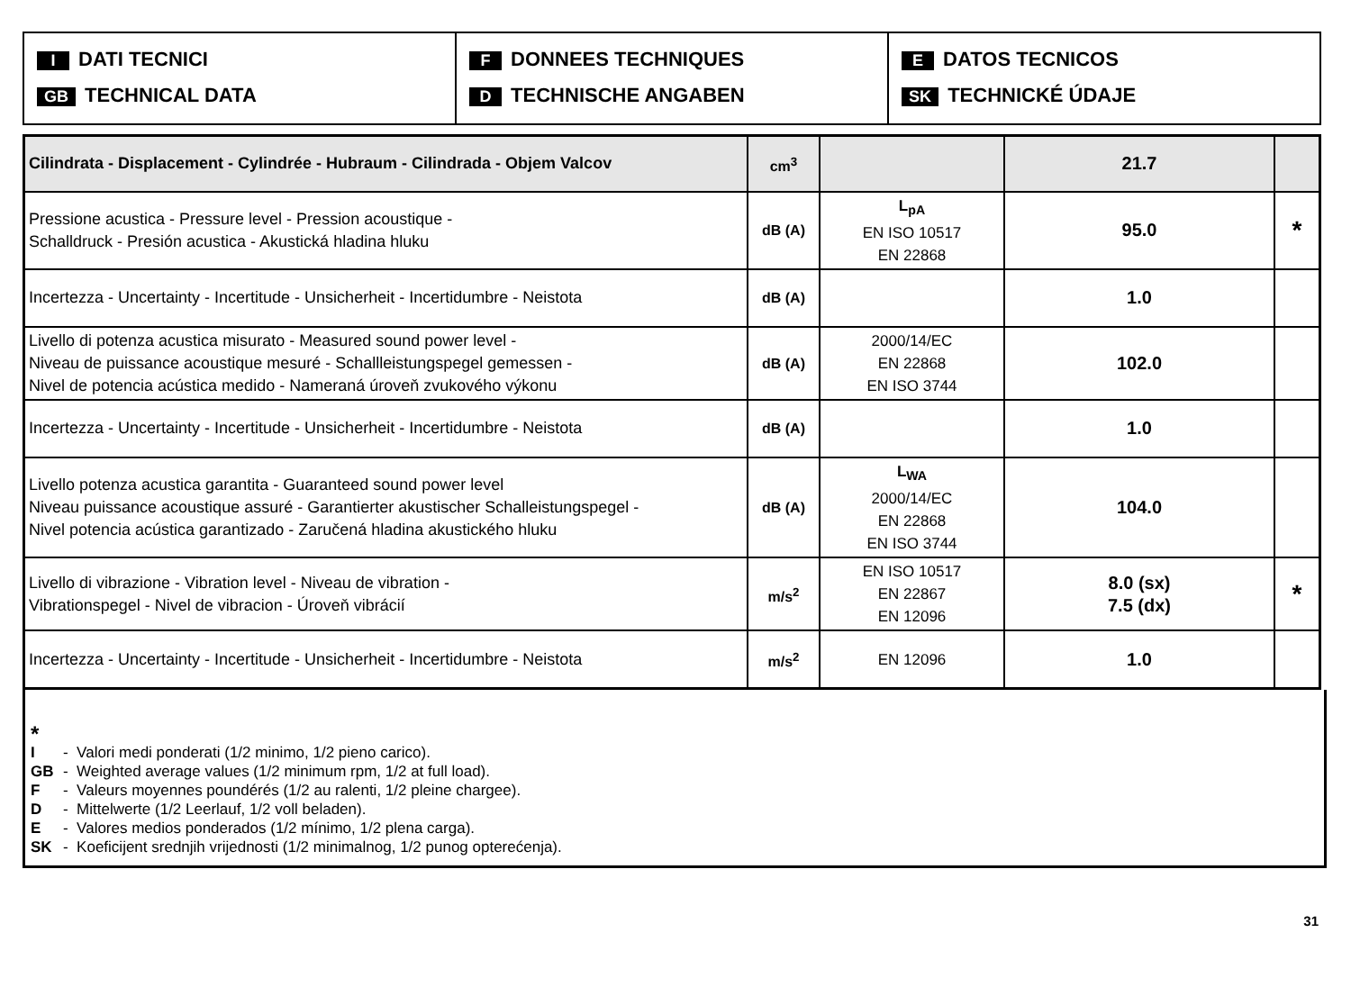I DATI TECNICI
GB TECHNICAL DATA
F DONNEES TECHNIQUES
D TECHNISCHE ANGABEN
E DATOS TECNICOS
SK TECHNICKÉ ÚDAJE
| Cilindrata - Displacement - Cylindrée - Hubraum - Cilindrada - Objem Valcov | cm<sup>3</sup> | | 21.7 | |
| Pressione acustica - Pressure level - Pression acoustique - Schalldruck - Presión acustica - Akustická hladina hluku | dB (A) | L<sub>pA</sub> EN ISO 10517 EN 22868 | 95.0 | * |
| Incertezza - Uncertainty - Incertitude - Unsicherheit - Incertidumbre - Neistota | dB (A) | | 1.0 | |
| Livello di potenza acustica misurato - Measured sound power level - Niveau de puissance acoustique mesuré - Schallleistungspegel gemessen - Nivel de potencia acústica medido - Nameraná úroveň zvukového výkonu | dB (A) | 2000/14/EC EN 22868 EN ISO 3744 | 102.0 | |
| Incertezza - Uncertainty - Incertitude - Unsicherheit - Incertidumbre - Neistota | dB (A) | | 1.0 | |
| Livello potenza acustica garantita - Guaranteed sound power level Niveau puissance acoustique assuré - Garantierter akustischer Schalleistungspegel - Nivel potencia acústica garantizado - Zaručená hladina akustického hluku | dB (A) | L<sub>WA</sub> 2000/14/EC EN 22868 EN ISO 3744 | 104.0 | |
| Livello di vibrazione - Vibration level - Niveau de vibration - Vibrationspegel - Nivel de vibracion - Úroveň vibrácií | m/s<sup>2</sup> | EN ISO 10517 EN 22867 EN 12096 | 8.0 (sx) 7.5 (dx) | * |
| Incertezza - Uncertainty - Incertitude - Unsicherheit - Incertidumbre - Neistota | m/s<sup>2</sup> | EN 12096 | 1.0 | |
*
I - Valori medi ponderati (1/2 minimo, 1/2 pieno carico).
GB - Weighted average values (1/2 minimum rpm, 1/2 at full load).
F - Valeurs moyennes poundérés (1/2 au ralenti, 1/2 pleine chargee).
D - Mittelwerte (1/2 Leerlauf, 1/2 voll beladen).
E - Valores medios ponderados (1/2 mínimo, 1/2 plena carga).
SK - Koeficijent srednjih vrijednosti (1/2 minimalnog, 1/2 punog opterećenja).
31